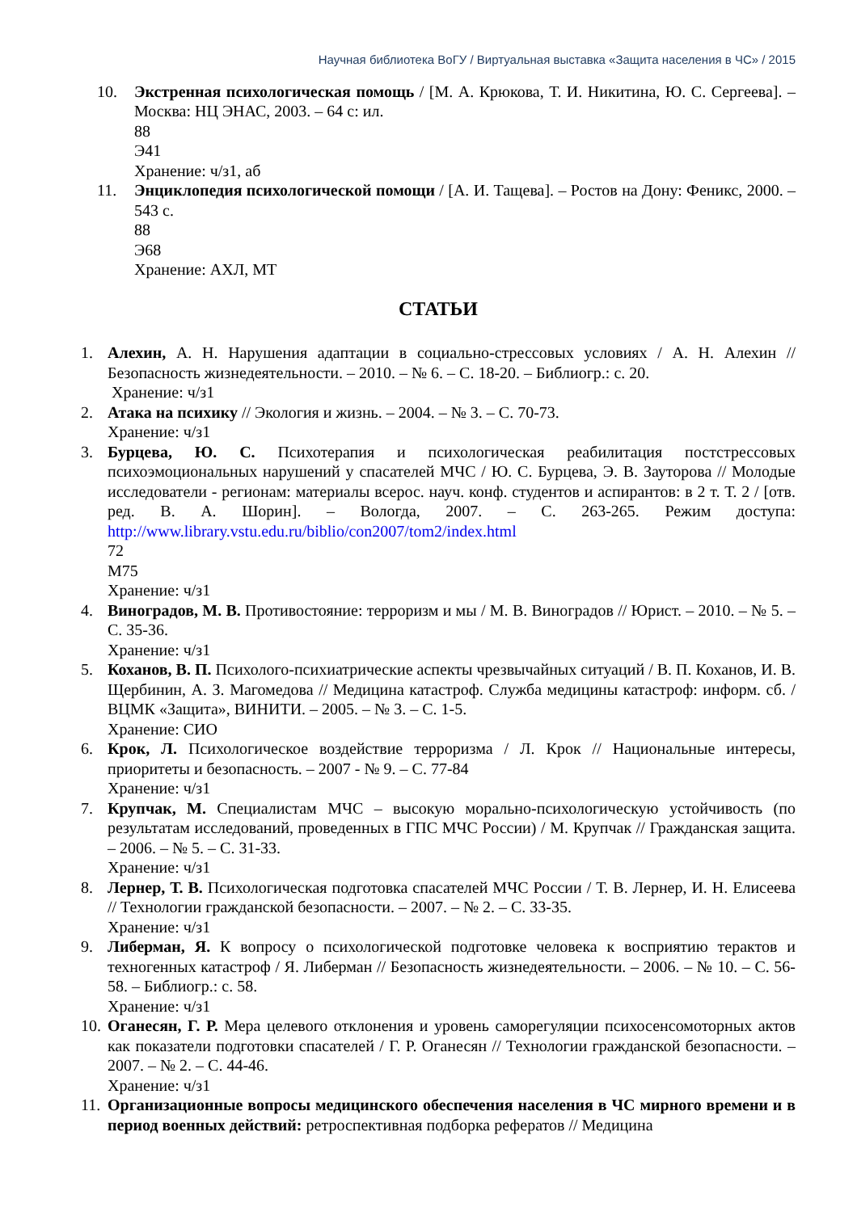Научная библиотека ВоГУ / Виртуальная выставка «Защита населения в ЧС» / 2015
10. Экстренная психологическая помощь / [М. А. Крюкова, Т. И. Никитина, Ю. С. Сергеева]. – Москва: НЦ ЭНАС, 2003. – 64 с: ил.
88
Э41
Хранение: ч/з1, аб
11. Энциклопедия психологической помощи / [А. И. Тащева]. – Ростов на Дону: Феникс, 2000. – 543 с.
88
Э68
Хранение: АХЛ, МТ
СТАТЬИ
1. Алехин, А. Н. Нарушения адаптации в социально-стрессовых условиях / А. Н. Алехин // Безопасность жизнедеятельности. – 2010. – № 6. – С. 18-20. – Библиогр.: с. 20.
Хранение: ч/з1
2. Атака на психику // Экология и жизнь. – 2004. – № 3. – С. 70-73.
Хранение: ч/з1
3. Бурцева, Ю. С. Психотерапия и психологическая реабилитация постстрессовых психоэмоциональных нарушений у спасателей МЧС / Ю. С. Бурцева, Э. В. Зауторова // Молодые исследователи - регионам: материалы всерос. науч. конф. студентов и аспирантов: в 2 т. Т. 2 / [отв. ред. В. А. Шорин]. – Вологда, 2007. – С. 263-265. Режим доступа: http://www.library.vstu.edu.ru/biblio/con2007/tom2/index.html
72
М75
Хранение: ч/з1
4. Виноградов, М. В. Противостояние: терроризм и мы / М. В. Виноградов // Юрист. – 2010. – № 5. – С. 35-36.
Хранение: ч/з1
5. Коханов, В. П. Психолого-психиатрические аспекты чрезвычайных ситуаций / В. П. Коханов, И. В. Щербинин, А. З. Магомедова // Медицина катастроф. Служба медицины катастроф: информ. сб. / ВЦМК «Защита», ВИНИТИ. – 2005. – № 3. – С. 1-5.
Хранение: СИО
6. Крок, Л. Психологическое воздействие терроризма / Л. Крок // Национальные интересы, приоритеты и безопасность. – 2007 - № 9. – С. 77-84
Хранение: ч/з1
7. Крупчак, М. Специалистам МЧС – высокую морально-психологическую устойчивость (по результатам исследований, проведенных в ГПС МЧС России) / М. Крупчак // Гражданская защита. – 2006. – № 5. – С. 31-33.
Хранение: ч/з1
8. Лернер, Т. В. Психологическая подготовка спасателей МЧС России / Т. В. Лернер, И. Н. Елисеева // Технологии гражданской безопасности. – 2007. – № 2. – С. 33-35.
Хранение: ч/з1
9. Либерман, Я. К вопросу о психологической подготовке человека к восприятию терактов и техногенных катастроф / Я. Либерман // Безопасность жизнедеятельности. – 2006. – № 10. – С. 56-58. – Библиогр.: с. 58.
Хранение: ч/з1
10. Оганесян, Г. Р. Мера целевого отклонения и уровень саморегуляции психосенсомоторных актов как показатели подготовки спасателей / Г. Р. Оганесян // Технологии гражданской безопасности. – 2007. – № 2. – С. 44-46.
Хранение: ч/з1
11. Организационные вопросы медицинского обеспечения населения в ЧС мирного времени и в период военных действий: ретроспективная подборка рефератов // Медицина